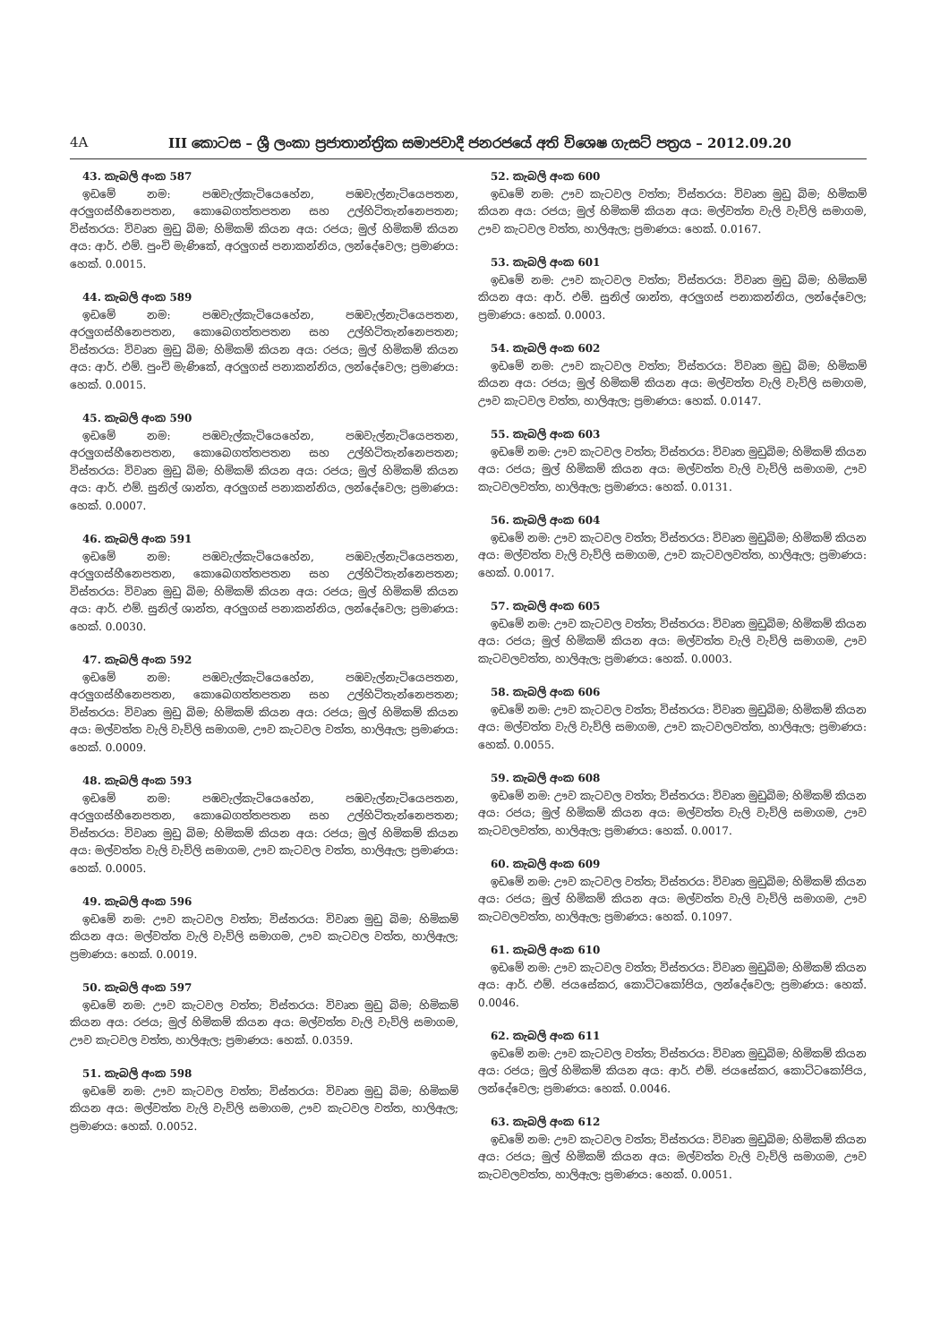4A III කොටස – ශ්‍රී ලංකා ප්‍රජාතාන්ත්‍රික සමාජවාදී ජනරජයේ අති විශෙෂ ගැසට් පත්‍රය – 2012.09.20
43. කැබලි අංක 587
ඉඩමේ නම: පඹවැල්කැටියෙහේන, පඹවැල්නැටියෙපතන, අරලුගස්හීනෙපතන, කොබෙගත්තපතන සහ උල්හිටිතැන්නෙපතන; විස්තරය: විවෘත මුඩු බිම; හිමිකම් කියන අය: රජය; මුල් හිමිකම් කියන අය: ආර්. එම්. පුංචි මැණිකේ, අරලුගස් පනාකන්නිය, ලන්දේවෙල; ප්‍රමාණය: හෙක්. 0.0015.
44. කැබලි අංක 589
ඉඩමේ නම: පඹවැල්කැටියෙහේන, පඹවැල්නැටියෙපතන, අරලුගස්හීනෙපතන, කොබෙගත්තපතන සහ උල්හිටිතැන්නෙපතන; විස්තරය: විවෘත මුඩු බිම; හිමිකම් කියන අය: රජය; මුල් හිමිකම් කියන අය: ආර්. එම්. පුංචි මැණිකේ, අරලුගස් පනාකන්නිය, ලන්දේවෙල; ප්‍රමාණය: හෙක්. 0.0015.
45. කැබලි අංක 590
ඉඩමේ නම: පඹවැල්කැටියෙහේන, පඹවැල්නැටියෙපතන, අරලුගස්හීනෙපතන, කොබෙගත්තපතන සහ උල්හිටිතැන්නෙපතන; විස්තරය: විවෘත මුඩු බිම; හිමිකම් කියන අය: රජය; මුල් හිමිකම් කියන අය: ආර්. එම්. සුනිල් ශාන්ත, අරලුගස් පනාකන්නිය, ලන්දේවෙල; ප්‍රමාණය: හෙක්. 0.0007.
46. කැබලි අංක 591
ඉඩමේ නම: පඹවැල්කැටියෙහේන, පඹවැල්නැටියෙපතන, අරලුගස්හීනෙපතන, කොබෙගත්තපතන සහ උල්හිටිතැන්නෙපතන; විස්තරය: විවෘත මුඩු බිම; හිමිකම් කියන අය: රජය; මුල් හිමිකම් කියන අය: ආර්. එම්. සුනිල් ශාන්ත, අරලුගස් පනාකන්නිය, ලන්දේවෙල; ප්‍රමාණය: හෙක්. 0.0030.
47. කැබලි අංක 592
ඉඩමේ නම: පඹවැල්කැටියෙහේන, පඹවැල්නැටියෙපතන, අරලුගස්හීනෙපතන, කොබෙගත්තපතන සහ උල්හිටිතැන්නෙපතන; විස්තරය: විවෘත මුඩු බිම; හිමිකම් කියන අය: රජය; මුල් හිමිකම් කියන අය: මල්වත්ත වැලි වැව්ලි සමාගම, ඌව කැටවල වත්ත, හාලිඇල; ප්‍රමාණය: හෙක්. 0.0009.
48. කැබලි අංක 593
ඉඩමේ නම: පඹවැල්කැටියෙහේන, පඹවැල්නැටියෙපතන, අරලුගස්හීනෙපතන, කොබෙගත්තපතන සහ උල්හිටිතැන්නෙපතන; විස්තරය: විවෘත මුඩු බිම; හිමිකම් කියන අය: රජය; මුල් හිමිකම් කියන අය: මල්වත්ත වැලි වැව්ලි සමාගම, ඌව කැටවල වත්ත, හාලිඇල; ප්‍රමාණය: හෙක්. 0.0005.
49. කැබලි අංක 596
ඉඩමේ නම: ඌව කැටවල වත්ත; විස්තරය: විවෘත මුඩු බිම; හිමිකම් කියන අය: මල්වත්ත වැලි වැව්ලි සමාගම, ඌව කැටවල වත්ත, හාලිඇල; ප්‍රමාණය: හෙක්. 0.0019.
50. කැබලි අංක 597
ඉඩමේ නම: ඌව කැටවල වත්ත; විස්තරය: විවෘත මුඩු බිම; හිමිකම් කියන අය: රජය; මුල් හිමිකම් කියන අය: මල්වත්ත වැලි වැව්ලි සමාගම, ඌව කැටවල වත්ත, හාලිඇල; ප්‍රමාණය: හෙක්. 0.0359.
51. කැබලි අංක 598
ඉඩමේ නම: ඌව කැටවල වත්ත; විස්තරය: විවෘත මුඩු බිම; හිමිකම් කියන අය: මල්වත්ත වැලි වැව්ලි සමාගම, ඌව කැටවල වත්ත, හාලිඇල; ප්‍රමාණය: හෙක්. 0.0052.
52. කැබලි අංක 600
ඉඩමේ නම: ඌව කැටවල වත්ත; විස්තරය: විවෘත මුඩු බිම; හිමිකම් කියන අය: රජය; මුල් හිමිකම් කියන අය: මල්වත්ත වැලි වැව්ලි සමාගම, ඌව කැටවල වත්ත, හාලිඇල; ප්‍රමාණය: හෙක්. 0.0167.
53. කැබලි අංක 601
ඉඩමේ නම: ඌව කැටවල වත්ත; විස්තරය: විවෘත මුඩු බිම; හිමිකම් කියන අය: ආර්. එම්. සුනිල් ශාන්ත, අරලුගස් පනාකන්නිය, ලන්දේවෙල; ප්‍රමාණය: හෙක්. 0.0003.
54. කැබලි අංක 602
ඉඩමේ නම: ඌව කැටවල වත්ත; විස්තරය: විවෘත මුඩු බිම; හිමිකම් කියන අය: රජය; මුල් හිමිකම් කියන අය: මල්වත්ත වැලි වැව්ලි සමාගම, ඌව කැටවල වත්ත, හාලිඇල; ප්‍රමාණය: හෙක්. 0.0147.
55. කැබලි අංක 603
ඉඩමේ නම: ඌව කැටවල වත්ත; විස්තරය: විවෘත මුඩුබිම; හිමිකම් කියන අය: රජය; මුල් හිමිකම් කියන අය: මල්වත්ත වැලි වැව්ලි සමාගම, ඌව කැටවලවත්ත, හාලිඇල; ප්‍රමාණය: හෙක්. 0.0131.
56. කැබලි අංක 604
ඉඩමේ නම: ඌව කැටවල වත්ත; විස්තරය: විවෘත මුඩුබිම; හිමිකම් කියන අය: මල්වත්ත වැලි වැව්ලි සමාගම, ඌව කැටවලවත්ත, හාලිඇල; ප්‍රමාණය: හෙක්. 0.0017.
57. කැබලි අංක 605
ඉඩමේ නම: ඌව කැටවල වත්ත; විස්තරය: විවෘත මුඩුබිම; හිමිකම් කියන අය: රජය; මුල් හිමිකම් කියන අය: මල්වත්ත වැලි වැව්ලි සමාගම, ඌව කැටවලවත්ත, හාලිඇල; ප්‍රමාණය: හෙක්. 0.0003.
58. කැබලි අංක 606
ඉඩමේ නම: ඌව කැටවල වත්ත; විස්තරය: විවෘත මුඩුබිම; හිමිකම් කියන අය: මල්වත්ත වැලි වැව්ලි සමාගම, ඌව කැටවලවත්ත, හාලිඇල; ප්‍රමාණය: හෙක්. 0.0055.
59. කැබලි අංක 608
ඉඩමේ නම: ඌව කැටවල වත්ත; විස්තරය: විවෘත මුඩුබිම; හිමිකම් කියන අය: රජය; මුල් හිමිකම් කියන අය: මල්වත්ත වැලි වැව්ලි සමාගම, ඌව කැටවලවත්ත, හාලිඇල; ප්‍රමාණය: හෙක්. 0.0017.
60. කැබලි අංක 609
ඉඩමේ නම: ඌව කැටවල වත්ත; විස්තරය: විවෘත මුඩුබිම; හිමිකම් කියන අය: රජය; මුල් හිමිකම් කියන අය: මල්වත්ත වැලි වැව්ලි සමාගම, ඌව කැටවලවත්ත, හාලිඇල; ප්‍රමාණය: හෙක්. 0.1097.
61. කැබලි අංක 610
ඉඩමේ නම: ඌව කැටවල වත්ත; විස්තරය: විවෘත මුඩුබිම; හිමිකම් කියන අය: ආර්. එම්. ජයසේකර, කොට්ටකෝපිය, ලන්දේවෙල; ප්‍රමාණය: හෙක්. 0.0046.
62. කැබලි අංක 611
ඉඩමේ නම: ඌව කැටවල වත්ත; විස්තරය: විවෘත මුඩුබිම; හිමිකම් කියන අය: රජය; මුල් හිමිකම් කියන අය: ආර්. එම්. ජයසේකර, කොට්ටකෝපිය, ලන්දේවෙල; ප්‍රමාණය: හෙක්. 0.0046.
63. කැබලි අංක 612
ඉඩමේ නම: ඌව කැටවල වත්ත; විස්තරය: විවෘත මුඩුබිම; හිමිකම් කියන අය: රජය; මුල් හිමිකම් කියන අය: මල්වත්ත වැලි වැව්ලි සමාගම, ඌව කැටවලවත්ත, හාලිඇල; ප්‍රමාණය: හෙක්. 0.0051.